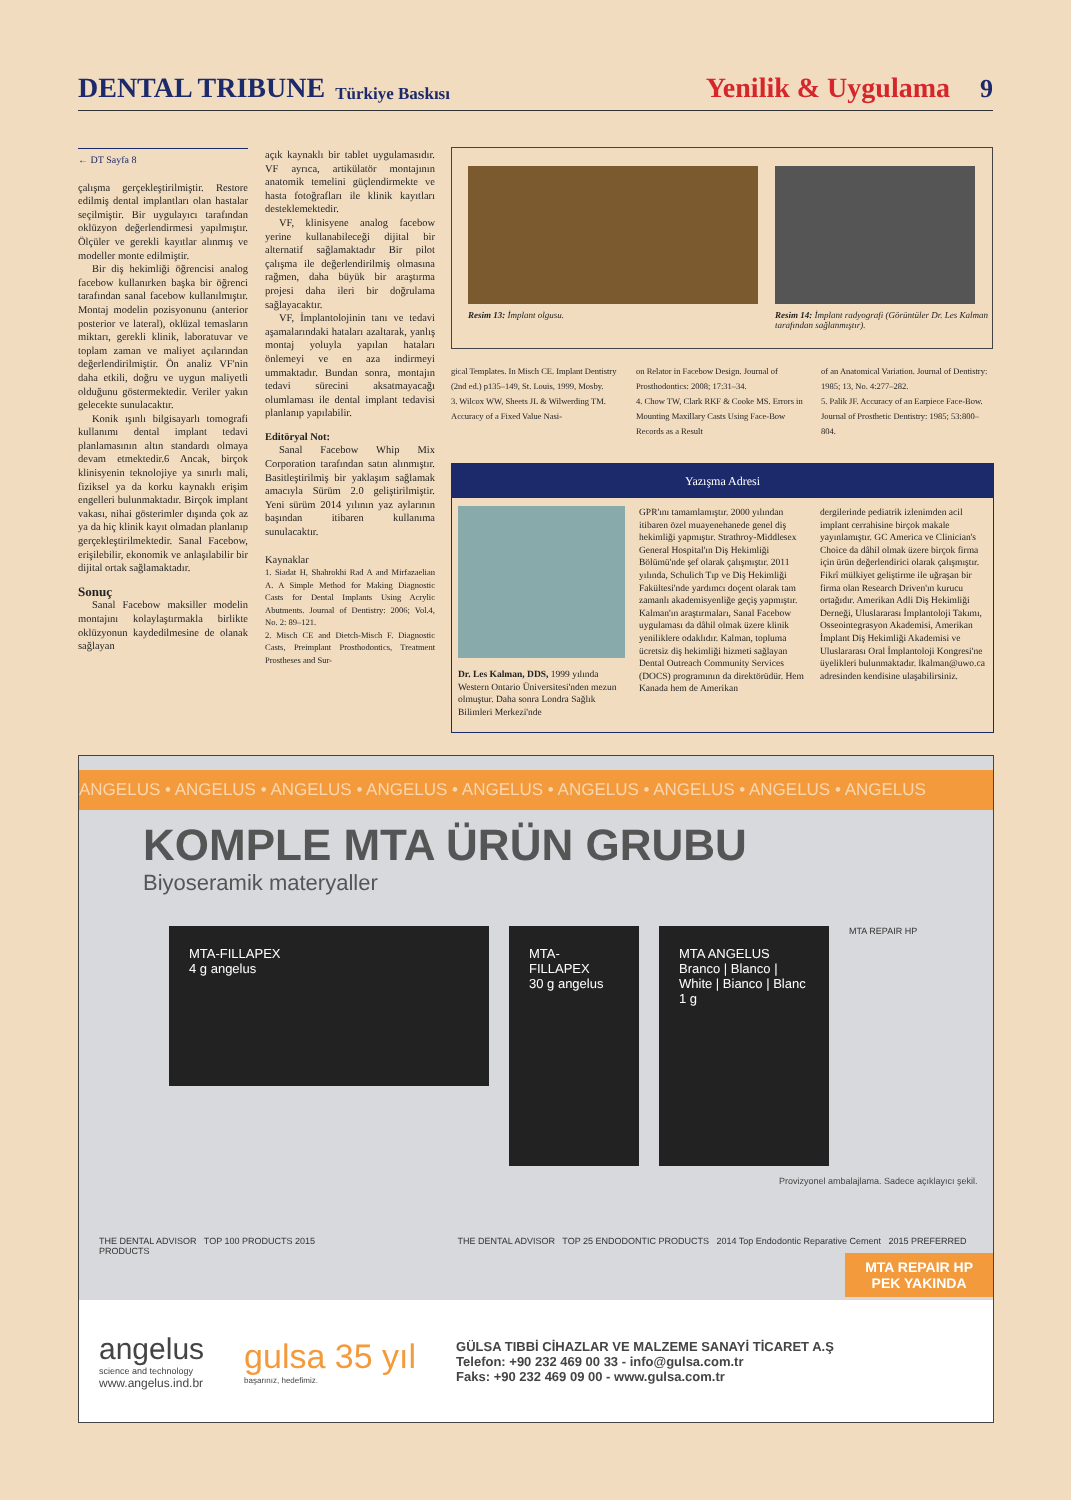DENTAL TRIBUNE Türkiye Baskısı Yenilik & Uygulama 9
← DT Sayfa 8
çalışma gerçekleştirilmiştir. Restore edilmiş dental implantları olan hastalar seçilmiştir. Bir uygulayıcı tarafından oklüzyon değerlendirmesi yapılmıştır. Ölçüler ve gerekli kayıtlar alınmış ve modeller monte edilmiştir.
Bir diş hekimliği öğrencisi analog facebow kullanırken başka bir öğrenci tarafından sanal facebow kullanılmıştır. Montaj modelin pozisyonunu (anterior posterior ve lateral), oklüzal temasların miktarı, gerekli klinik, laboratuvar ve toplam zaman ve maliyet açılarından değerlendirilmiştir. Ön analiz VF'nin daha etkili, doğru ve uygun maliyetli olduğunu göstermektedir. Veriler yakın gelecekte sunulacaktır.
Konik ışınlı bilgisayarlı tomografi kullanımı dental implant tedavi planlamasının altın standardı olmaya devam etmektedir.6 Ancak, birçok klinisyenin teknolojiye ya sınırlı mali, fiziksel ya da korku kaynaklı erişim engelleri bulunmaktadır. Birçok implant vakası, nihai gösterimler dışında çok az ya da hiç klinik kayıt olmadan planlanıp gerçekleştirilmektedir. Sanal Facebow, erişilebilir, ekonomik ve anlaşılabilir bir dijital ortak sağlamaktadır.
Sonuç
Sanal Facebow maksiller modelin montajını kolaylaştırmakla birlikte oklüzyonun kaydedilmesine de olanak sağlayan
açık kaynaklı bir tablet uygulamasıdır. VF ayrıca, artikülatör montajının anatomik temelini güçlendirmekte ve hasta fotoğrafları ile klinik kayıtları desteklemektedir.
VF, klinisyene analog facebow yerine kullanabileceği dijital bir alternatif sağlamaktadır Bir pilot çalışma ile değerlendirilmiş olmasına rağmen, daha büyük bir araştırma projesi daha ileri bir doğrulama sağlayacaktır.
VF, İmplantolojinin tanı ve tedavi aşamalarındaki hataları azaltarak, yanlış montaj yoluyla yapılan hataları önlemeyi ve en aza indirmeyi ummaktadır. Bundan sonra, montajın tedavi sürecini aksatmayacağı olumlaması ile dental implant tedavisi planlanıp yapılabilir.
Editöryal Not:
Sanal Facebow Whip Mix Corporation tarafından satın alınmıştır. Basitleştirilmiş bir yaklaşım sağlamak amacıyla Sürüm 2.0 geliştirilmiştir. Yeni sürüm 2014 yılının yaz aylarının başından itibaren kullanıma sunulacaktır.
Kaynaklar
1. Siadat H, Shahrokhi Rad A and Mirfazaelian A. A Simple Method for Making Diagnostic Casts for Dental Implants Using Acrylic Abutments. Journal of Dentistry: 2006; Vol.4, No. 2: 89–121.
2. Misch CE and Dietch-Misch F. Diagnostic Casts, Preimplant Prosthodontics, Treatment Prostheses and Sur-
Resim 13: İmplant olgusu.
Resim 14: İmplant radyografi (Görüntüler Dr. Les Kalman tarafından sağlanmıştır).
gical Templates. In Misch CE. Implant Dentistry (2nd ed.) p135–149, St. Louis, 1999, Mosby.
3. Wilcox WW, Sheets JL & Wilwerding TM. Accuracy of a Fixed Value Nasi-
on Relator in Facebow Design. Journal of Prosthodontics: 2008; 17:31–34.
4. Chow TW, Clark RKF & Cooke MS. Errors in Mounting Maxillary Casts Using Face-Bow Records as a Result
of an Anatomical Variation. Journal of Dentistry: 1985; 13, No. 4:277–282.
5. Palik JF. Accuracy of an Earpiece Face-Bow. Journal of Prosthetic Dentistry: 1985; 53:800–804.
Yazışma Adresi
Dr. Les Kalman, DDS, 1999 yılında Western Ontario Üniversitesi'nden mezun olmuştur. Daha sonra Londra Sağlık Bilimleri Merkezi'nde
GPR'ını tamamlamıştır. 2000 yılından itibaren özel muayenehanede genel diş hekimliği yapmıştır. Strathroy-Middlesex General Hospital'ın Diş Hekimliği Bölümü'nde şef olarak çalışmıştır. 2011 yılında, Schulich Tıp ve Diş Hekimliği Fakültesi'nde yardımcı doçent olarak tam zamanlı akademisyenliğe geçiş yapmıştır. Kalman'ın araştırmaları, Sanal Facebow uygulaması da dâhil olmak üzere klinik yeniliklere odaklıdır. Kalman, topluma ücretsiz diş hekimliği hizmeti sağlayan Dental Outreach Community Services (DOCS) programının da direktörüdür. Hem Kanada hem de Amerikan
dergilerinde pediatrik izlenimden acil implant cerrahisine birçok makale yayınlamıştır. GC America ve Clinician's Choice da dâhil olmak üzere birçok firma için ürün değerlendirici olarak çalışmıştır. Fikrî mülkiyet geliştirme ile uğraşan bir firma olan Research Driven'ın kurucu ortağıdır. Amerikan Adli Diş Hekimliği Derneği, Uluslararası İmplantoloji Takımı, Osseointegrasyon Akademisi, Amerikan İmplant Diş Hekimliği Akademisi ve Uluslararası Oral İmplantoloji Kongresi'ne üyelikleri bulunmaktadır. lkalman@uwo.ca adresinden kendisine ulaşabilirsiniz.
ANGELUS • ANGELUS • ANGELUS • ANGELUS • ANGELUS • ANGELUS • ANGELUS • ANGELUS • ANGELUS
KOMPLE MTA ÜRÜN GRUBU
Biyoseramik materyaller
MTA-FILLAPEX
4 g angelus
MTA-FILLAPEX
30 g angelus
MTA ANGELUS
Branco | Blanco | White | Bianco | Blanc
1 g
MTA REPAIR HP
Provizyonel ambalajlama. Sadece açıklayıcı şekil.
MTA REPAIR HP
PEK YAKINDA
THE DENTAL ADVISOR TOP 100 PRODUCTS 2015 THE DENTAL ADVISOR TOP 25 ENDODONTIC PRODUCTS 2014 Top Endodontic Reparative Cement 2015 PREFERRED PRODUCTS
angelus
science and technology
www.angelus.ind.br
gulsa 35 yıl
başarınız, hedefimiz.
GÜLSA TIBBİ CİHAZLAR VE MALZEME SANAYİ TİCARET A.Ş
Telefon: +90 232 469 00 33 - info@gulsa.com.tr
Faks: +90 232 469 09 00 - www.gulsa.com.tr